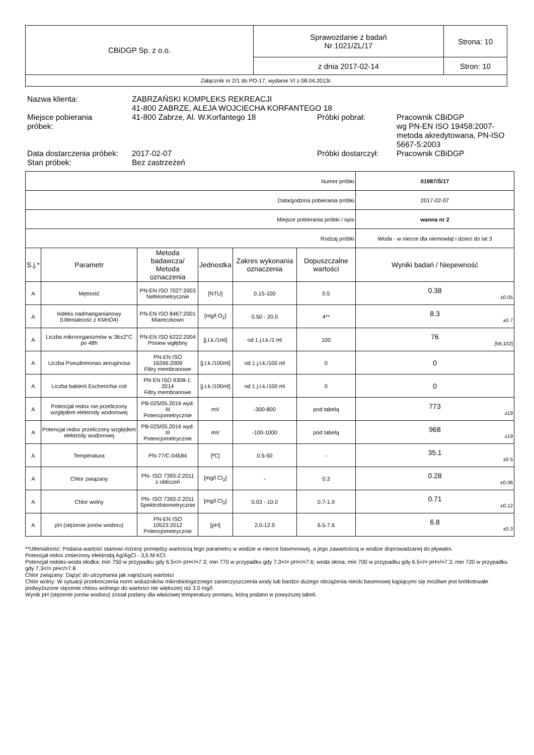| CBiDGP Sp. z o.o. | Sprawozdanie z badań Nr 1021/ZL/17 | Strona: 10 |
| | z dnia 2017-02-14 | Stron: 10 |
| Załącznik nr 2/1 do PO-17, wydanie VI z 08.04.2013r. | | |
| Nazwa klienta: | ZABRZAŃSKI KOMPLEKS REKREACJI 41-800 ZABRZE, ALEJA WOJCIECHA KORFANTEGO 18 | | |
| Miejsce pobierania próbek: | 41-800 Zabrze, Al. W.Korfantego 18 | Próbki pobrał: | Pracownik CBiDGP wg PN-EN ISO 19458:2007-metoda akredytowana, PN-ISO 5667-5:2003 |
| Data dostarczenia próbek: | 2017-02-07 | Próbki dostarczył: | Pracownik CBiDGP |
| Stan próbek: | Bez zastrzeżeń | | |
| Numer próbki | | | | | | 01987/Ś/17 |
| Data/godzina pobierania próbki | | | | | | 2017-02-07 |
| Miejsce pobierania próbki / opis | | | | | | wanna nr 2 |
| Rodzaj próbki | | | | | | Woda - w niecce dla niemowląt i dzieci do lat 3 |
| S.j.* | Parametr | Metoda badawcza/ Metoda oznaczenia | Jednostka | Zakres wykonania oznaczenia | Dopuszczalne wartości | Wyniki badań / Niepewność |
| A | Mętność | PN-EN ISO 7027:2003 Nefelometrycznie | [NTU] | 0.15-100 | 0.5 | 0.38 ±0.05 |
| A | Indeks nadmanganianowy (Utlenialność z KMnO4) | PN-EN ISO 8467:2001 Miareczkowo | [mg/l O<sub>2</sub>] | 0.50 - 20.0 | 4** | 8.3 ±0.7 |
| A | Liczba mikroorganizmów w 36±2°C po 48h | PN-EN ISO 6222:2004 Posiew wgłębny | [j.t.k./1ml] | od 1 j.t.k./1 ml | 100 | 76 [56;102] |
| A | Liczba Pseudomonas aeruginosa | PN-EN ISO 16266:2009 Filtry membranowe | [j.t.k./100ml] | od 1 j.t.k./100 ml | 0 | 0 |
| A | Liczba bakterii Escherichia coli | PN EN ISO 9308-1: 2014 Filtry membranowe | [j.t.k./100ml] | od 1 j.t.k./100 ml | 0 | 0 |
| A | Potencjał redox nie przeliczony względem elektrody wodorowej | PB-025/05.2016 wyd. III Potencjometrycznie | mV | -300-800 | pod tabelą | 773 ±19 |
| A | Potencjał redox przeliczony względem elektrody wodorowej | PB-025/05.2016 wyd. III Potencjometrycznie | mV | -100-1000 | pod tabelą | 968 ±19 |
| A | Temperatura | PN-77/C-04584 | [ºC] | 0.5-50 | - | 35.1 ±0.5 |
| A | Chlor związany | PN- ISO 7393-2:2011 z obliczeń | [mg/l Cl<sub>2</sub>] | - | 0.3 | 0.28 ±0.06 |
| A | Chlor wolny | PN- ISO 7393-2:2011 Spektrofotometrycznie | [mg/l Cl<sub>2</sub>] | 0.03 - 10.0 | 0.7-1.0 | 0.71 ±0.12 |
| A | pH (stężenie jonów wodoru) | PN-EN ISO 10523:2012 Potencjometrycznie | [pH] | 2.0-12.0 | 6.5-7.6 | 6.8 ±0.3 |
**Utlenialność: Podana wartość stanowi różnicę pomiędzy wartością tego parametru w wodzie w niecce basennowej, a jego zawartością w wodzie doprowadzanej do pływalni.
Potencjał redox zmierzony elektrodą Ag/AgCl - 3,5 M KCl.
Potencjał redoks-woda słodka: min 750 w przypadku gdy 6.5</= pH</=7.3; min 770 w przypadku gdy 7.3</= pH</=7.6; woda słona: min 700 w przypadku gdy 6.5</= pH</=7.3; min 720 w przypadku gdy 7.3</= pH</=7.8
Chlor związany: Dążyć do utrzymania jak najniższej wartości
Chlor wolny: W sytuacji przekroczenia norm wskaźników mikrobiologicznego zanieczyszczenia wody lub bardzo dużego obciążenia niecki basenowej kąpiącymi się możliwe jest krótkotrwałe podwyższone stężenie chloru wolnego do wartości nie większerj niż 3.0 mg/l.
Wynik pH (stężenie jonów wodoru) został podany dla właściwej temperatury pomiaru, którą podano w powyższej tabeli.